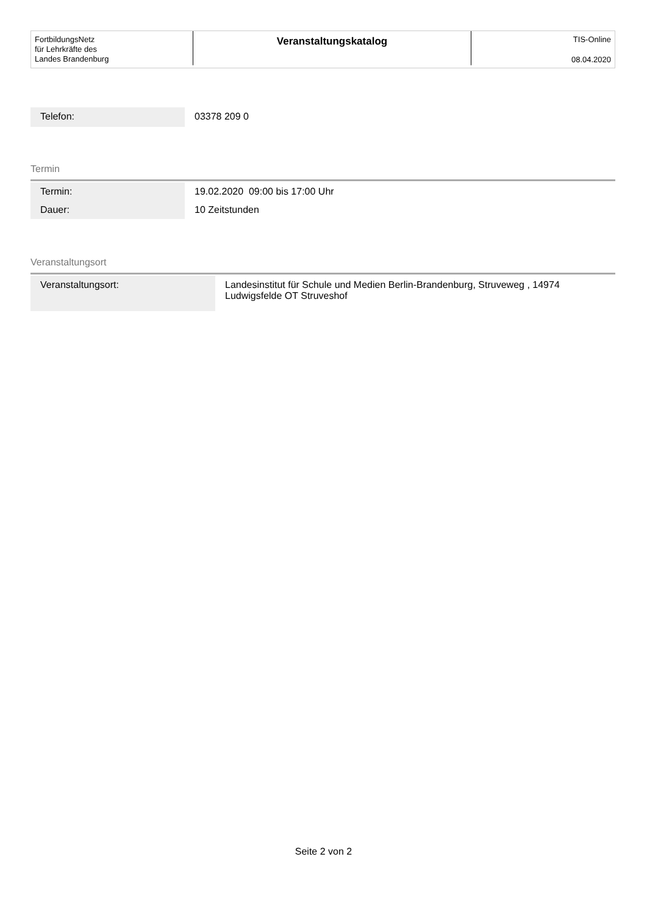FortbildungsNetz
für Lehrkräfte des
Landes Brandenburg
Veranstaltungskatalog TIS-Online
08.04.2020
| Telefon: | 03378 209 0 |
Termin
| Termin: | 19.02.2020 09:00 bis 17:00 Uhr |
| Dauer: | 10 Zeitstunden |
Veranstaltungsort
| Veranstaltungsort: | Landesinstitut für Schule und Medien Berlin-Brandenburg, Struveweg , 14974 Ludwigsfelde OT Struveshof |
Seite 2 von 2